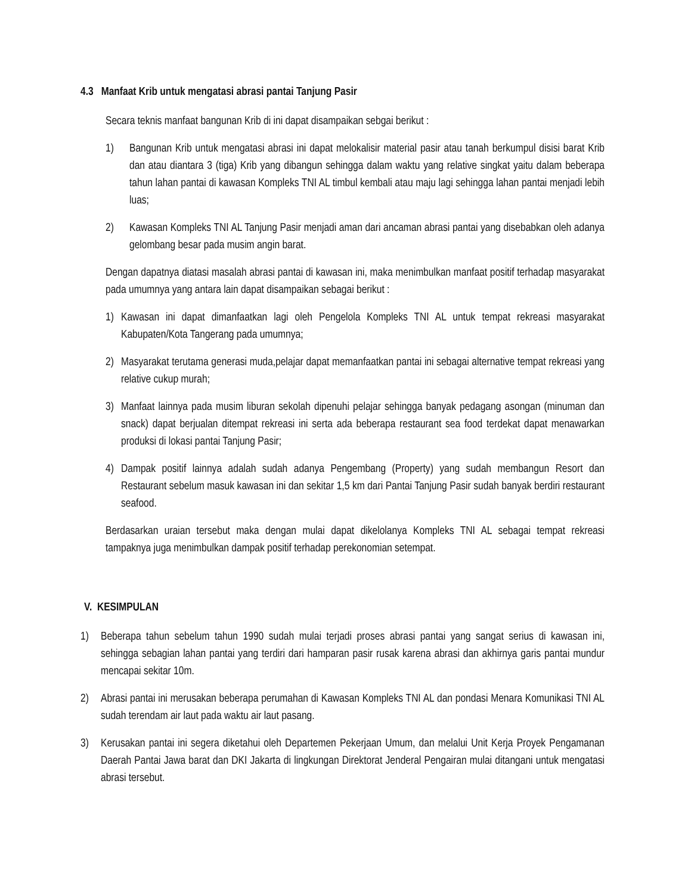4.3 Manfaat Krib untuk mengatasi abrasi pantai Tanjung Pasir
Secara teknis manfaat bangunan Krib di ini dapat disampaikan sebgai berikut :
1) Bangunan Krib untuk mengatasi abrasi ini dapat melokalisir material pasir atau tanah berkumpul disisi barat Krib dan atau diantara 3 (tiga) Krib yang dibangun sehingga dalam waktu yang relative singkat yaitu dalam beberapa tahun lahan pantai di kawasan Kompleks TNI AL timbul kembali atau maju lagi sehingga lahan pantai menjadi lebih luas;
2) Kawasan Kompleks TNI AL Tanjung Pasir menjadi aman dari ancaman abrasi pantai yang disebabkan oleh adanya gelombang besar pada musim angin barat.
Dengan dapatnya diatasi masalah abrasi pantai di kawasan ini, maka menimbulkan manfaat positif terhadap masyarakat pada umumnya yang antara lain dapat disampaikan sebagai berikut :
1) Kawasan ini dapat dimanfaatkan lagi oleh Pengelola Kompleks TNI AL untuk tempat rekreasi masyarakat Kabupaten/Kota Tangerang pada umumnya;
2) Masyarakat terutama generasi muda,pelajar dapat memanfaatkan pantai ini sebagai alternative tempat rekreasi yang relative cukup murah;
3) Manfaat lainnya pada musim liburan sekolah dipenuhi pelajar sehingga banyak pedagang asongan (minuman dan snack) dapat berjualan ditempat rekreasi ini serta ada beberapa restaurant sea food terdekat dapat menawarkan produksi di lokasi pantai Tanjung Pasir;
4) Dampak positif lainnya adalah sudah adanya Pengembang (Property) yang sudah membangun Resort dan Restaurant sebelum masuk kawasan ini dan sekitar 1,5 km dari Pantai Tanjung Pasir sudah banyak berdiri restaurant seafood.
Berdasarkan uraian tersebut maka dengan mulai dapat dikelolanya Kompleks TNI AL sebagai tempat rekreasi tampaknya juga menimbulkan dampak positif terhadap perekonomian setempat.
V. KESIMPULAN
1) Beberapa tahun sebelum tahun 1990 sudah mulai terjadi proses abrasi pantai yang sangat serius di kawasan ini, sehingga sebagian lahan pantai yang terdiri dari hamparan pasir rusak karena abrasi dan akhirnya garis pantai mundur mencapai sekitar 10m.
2) Abrasi pantai ini merusakan beberapa perumahan di Kawasan Kompleks TNI AL dan pondasi Menara Komunikasi TNI AL sudah terendam air laut pada waktu air laut pasang.
3) Kerusakan pantai ini segera diketahui oleh Departemen Pekerjaan Umum, dan melalui Unit Kerja Proyek Pengamanan Daerah Pantai Jawa barat dan DKI Jakarta di lingkungan Direktorat Jenderal Pengairan mulai ditangani untuk mengatasi abrasi tersebut.